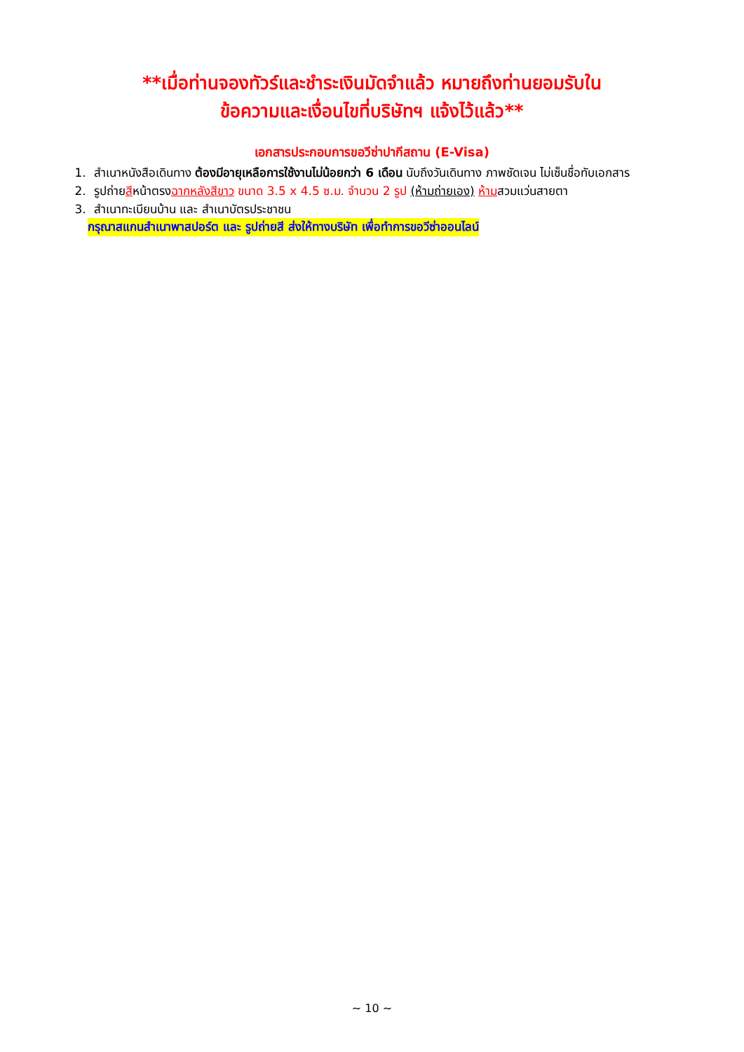**เมื่อท่านจองทัวร์และชำระเงินมัดจำแล้ว หมายถึงท่านยอมรับใน
ข้อความและเงื่อนไขที่บริษัทฯ แจ้งไว้แล้ว**
เอกสารประกอบการขอวีซ่าปากีสถาน (E-Visa)
1. สำเนาหนังสือเดินทาง ต้องมีอายุเหลือการใช้งานไม่น้อยกว่า 6 เดือน นับถึงวันเดินทาง ภาพชัดเจน ไม่เซ็นชื่อทับเอกสาร
2. รูปถ่ายสีหน้าตรงฉากหลังสีขาว ขนาด 3.5 x 4.5 ซ.ม. จำนวน 2 รูป (ห้ามถ่ายเอง) ห้ามสวมแว่นสายตา
3. สำเนาทะเบียนบ้าน และ สำเนาบัตรประชาชน
กรุณาสแกนสำเนาพาสปอร์ต และ รูปถ่ายสี ส่งให้ทางบริษัท เพื่อทำการขอวีซ่าออนไลน์
~ 10 ~